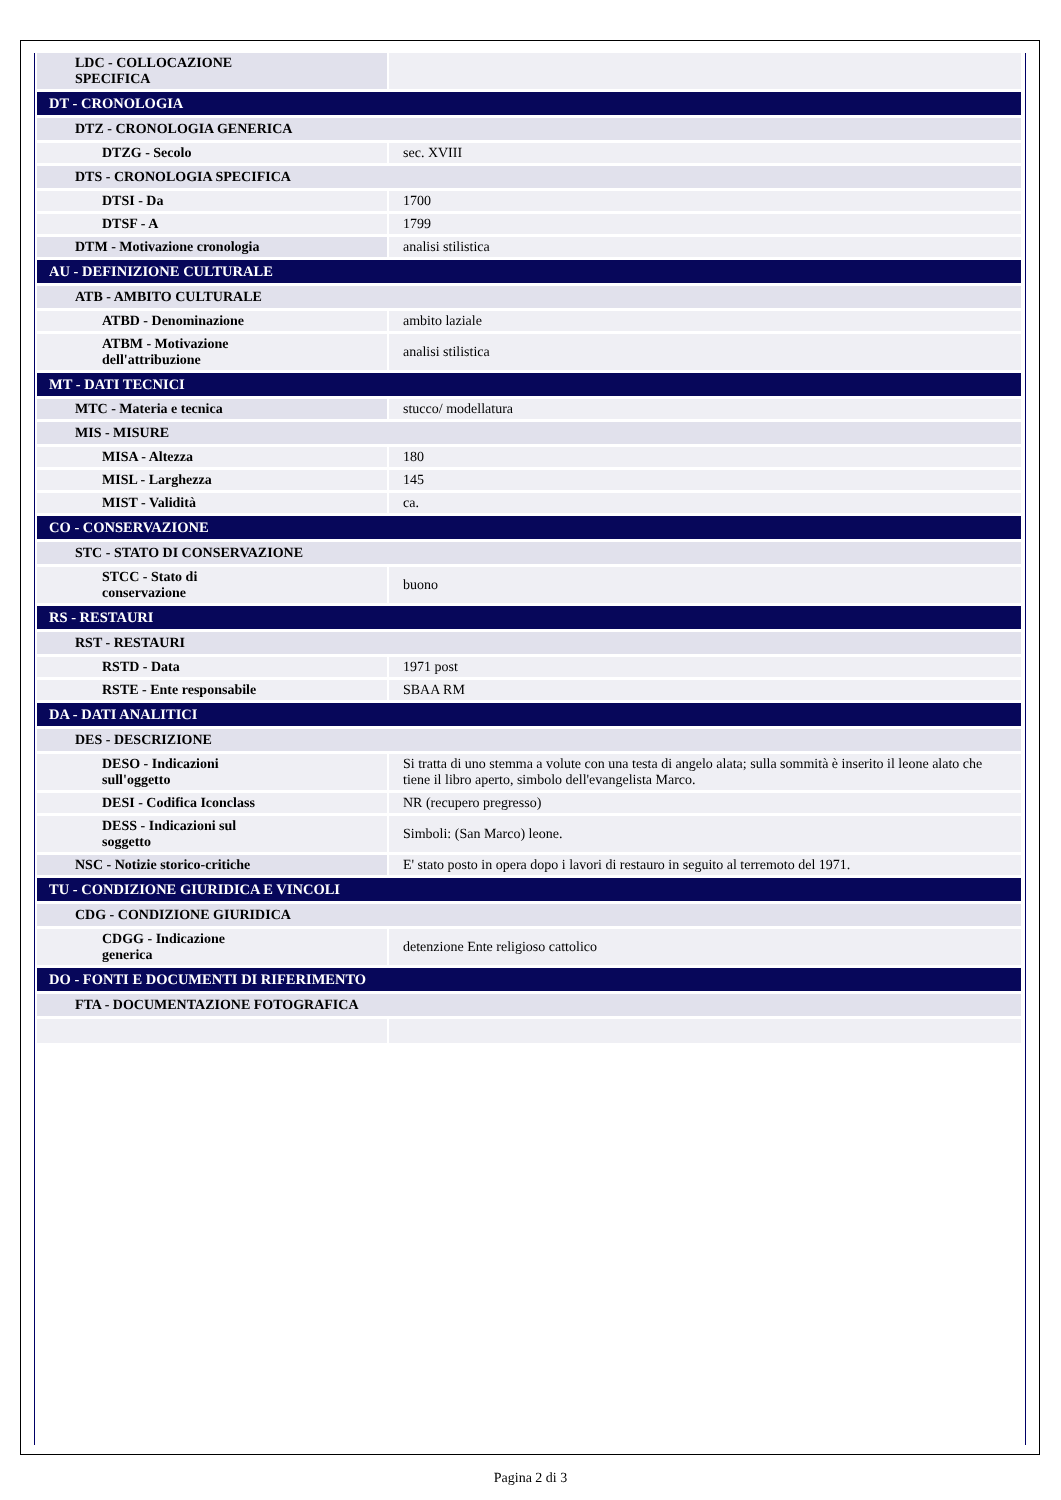| LDC - COLLOCAZIONE SPECIFICA | |
| DT - CRONOLOGIA | |
| DTZ - CRONOLOGIA GENERICA | |
| DTZG - Secolo | sec. XVIII |
| DTS - CRONOLOGIA SPECIFICA | |
| DTSI - Da | 1700 |
| DTSF - A | 1799 |
| DTM - Motivazione cronologia | analisi stilistica |
| AU - DEFINIZIONE CULTURALE | |
| ATB - AMBITO CULTURALE | |
| ATBD - Denominazione | ambito laziale |
| ATBM - Motivazione dell'attribuzione | analisi stilistica |
| MT - DATI TECNICI | |
| MTC - Materia e tecnica | stucco/ modellatura |
| MIS - MISURE | |
| MISA - Altezza | 180 |
| MISL - Larghezza | 145 |
| MIST - Validità | ca. |
| CO - CONSERVAZIONE | |
| STC - STATO DI CONSERVAZIONE | |
| STCC - Stato di conservazione | buono |
| RS - RESTAURI | |
| RST - RESTAURI | |
| RSTD - Data | 1971 post |
| RSTE - Ente responsabile | SBAA RM |
| DA - DATI ANALITICI | |
| DES - DESCRIZIONE | |
| DESO - Indicazioni sull'oggetto | Si tratta di uno stemma a volute con una testa di angelo alata; sulla sommità è inserito il leone alato che tiene il libro aperto, simbolo dell'evangelista Marco. |
| DESI - Codifica Iconclass | NR (recupero pregresso) |
| DESS - Indicazioni sul soggetto | Simboli: (San Marco) leone. |
| NSC - Notizie storico-critiche | E' stato posto in opera dopo i lavori di restauro in seguito al terremoto del 1971. |
| TU - CONDIZIONE GIURIDICA E VINCOLI | |
| CDG - CONDIZIONE GIURIDICA | |
| CDGG - Indicazione generica | detenzione Ente religioso cattolico |
| DO - FONTI E DOCUMENTI DI RIFERIMENTO | |
| FTA - DOCUMENTAZIONE FOTOGRAFICA | |
Pagina 2 di 3